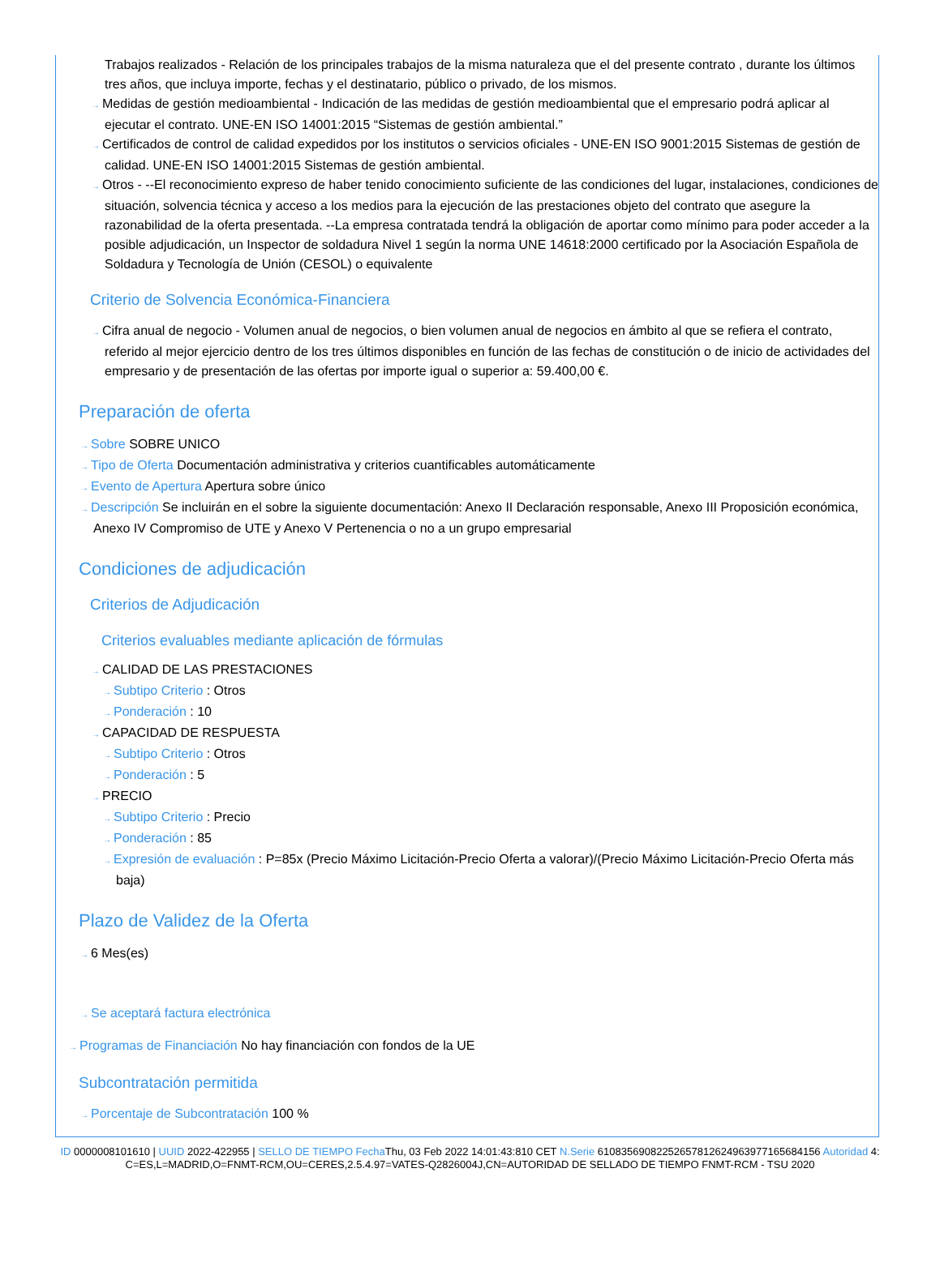Trabajos realizados - Relación de los principales trabajos de la misma naturaleza que el del presente contrato , durante los últimos tres años, que incluya importe, fechas y el destinatario, público o privado, de los mismos.
→ Medidas de gestión medioambiental - Indicación de las medidas de gestión medioambiental que el empresario podrá aplicar al ejecutar el contrato. UNE-EN ISO 14001:2015 “Sistemas de gestión ambiental.”
→ Certificados de control de calidad expedidos por los institutos o servicios oficiales - UNE-EN ISO 9001:2015 Sistemas de gestión de calidad. UNE-EN ISO 14001:2015 Sistemas de gestión ambiental.
→ Otros - --El reconocimiento expreso de haber tenido conocimiento suficiente de las condiciones del lugar, instalaciones, condiciones de situación, solvencia técnica y acceso a los medios para la ejecución de las prestaciones objeto del contrato que asegure la razonabilidad de la oferta presentada. --La empresa contratada tendrá la obligación de aportar como mínimo para poder acceder a la posible adjudicación, un Inspector de soldadura Nivel 1 según la norma UNE 14618:2000 certificado por la Asociación Española de Soldadura y Tecnología de Unión (CESOL) o equivalente
Criterio de Solvencia Económica-Financiera
→ Cifra anual de negocio - Volumen anual de negocios, o bien volumen anual de negocios en ámbito al que se refiera el contrato, referido al mejor ejercicio dentro de los tres últimos disponibles en función de las fechas de constitución o de inicio de actividades del empresario y de presentación de las ofertas por importe igual o superior a: 59.400,00 €.
Preparación de oferta
→ Sobre SOBRE UNICO
→ Tipo de Oferta Documentación administrativa y criterios cuantificables automáticamente
→ Evento de Apertura Apertura sobre único
→ Descripción Se incluirán en el sobre la siguiente documentación: Anexo II Declaración responsable, Anexo III Proposición económica, Anexo IV Compromiso de UTE y Anexo V Pertenencia o no a un grupo empresarial
Condiciones de adjudicación
Criterios de Adjudicación
Criterios evaluables mediante aplicación de fórmulas
→ CALIDAD DE LAS PRESTACIONES
→ Subtipo Criterio : Otros
→ Ponderación : 10
→ CAPACIDAD DE RESPUESTA
→ Subtipo Criterio : Otros
→ Ponderación : 5
→ PRECIO
→ Subtipo Criterio : Precio
→ Ponderación : 85
→ Expresión de evaluación : P=85x (Precio Máximo Licitación-Precio Oferta a valorar)/(Precio Máximo Licitación-Precio Oferta más baja)
Plazo de Validez de la Oferta
→ 6 Mes(es)
→ Se aceptará factura electrónica
→ Programas de Financiación No hay financiación con fondos de la UE
Subcontratación permitida
→ Porcentaje de Subcontratación 100 %
ID 0000008101610 | UUID 2022-422955 | SELLO DE TIEMPO Fecha Thu, 03 Feb 2022 14:01:43:810 CET N.Serie 610835690822526578126249639771656841​56 Autoridad 4: C=ES,L=MADRID,O=FNMT-RCM,OU=CERES,2.5.4.97=VATES-Q2826004J,CN=AUTORIDAD DE SELLADO DE TIEMPO FNMT-RCM - TSU 2020